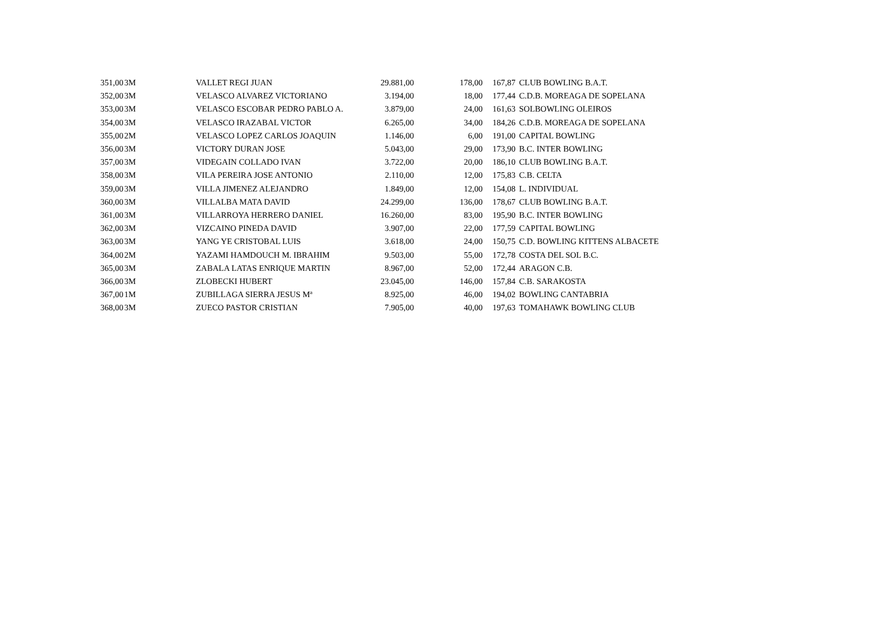| 351,00 | 3M | VALLET REGI JUAN | 29.881,00 | 178,00 | 167,87 | CLUB BOWLING B.A.T. |
| 352,00 | 3M | VELASCO ALVAREZ VICTORIANO | 3.194,00 | 18,00 | 177,44 | C.D.B. MOREAGA DE SOPELANA |
| 353,00 | 3M | VELASCO ESCOBAR PEDRO PABLO A. | 3.879,00 | 24,00 | 161,63 | SOLBOWLING OLEIROS |
| 354,00 | 3M | VELASCO IRAZABAL VICTOR | 6.265,00 | 34,00 | 184,26 | C.D.B. MOREAGA DE SOPELANA |
| 355,00 | 2M | VELASCO LOPEZ CARLOS JOAQUIN | 1.146,00 | 6,00 | 191,00 | CAPITAL BOWLING |
| 356,00 | 3M | VICTORY DURAN JOSE | 5.043,00 | 29,00 | 173,90 | B.C. INTER BOWLING |
| 357,00 | 3M | VIDEGAIN COLLADO IVAN | 3.722,00 | 20,00 | 186,10 | CLUB BOWLING B.A.T. |
| 358,00 | 3M | VILA PEREIRA JOSE ANTONIO | 2.110,00 | 12,00 | 175,83 | C.B. CELTA |
| 359,00 | 3M | VILLA JIMENEZ ALEJANDRO | 1.849,00 | 12,00 | 154,08 | L. INDIVIDUAL |
| 360,00 | 3M | VILLALBA MATA DAVID | 24.299,00 | 136,00 | 178,67 | CLUB BOWLING B.A.T. |
| 361,00 | 3M | VILLARROYA HERRERO DANIEL | 16.260,00 | 83,00 | 195,90 | B.C. INTER BOWLING |
| 362,00 | 3M | VIZCAINO PINEDA DAVID | 3.907,00 | 22,00 | 177,59 | CAPITAL BOWLING |
| 363,00 | 3M | YANG YE CRISTOBAL LUIS | 3.618,00 | 24,00 | 150,75 | C.D. BOWLING KITTENS ALBACETE |
| 364,00 | 2M | YAZAMI HAMDOUCH M. IBRAHIM | 9.503,00 | 55,00 | 172,78 | COSTA DEL SOL B.C. |
| 365,00 | 3M | ZABALA LATAS ENRIQUE MARTIN | 8.967,00 | 52,00 | 172,44 | ARAGON C.B. |
| 366,00 | 3M | ZLOBECKI HUBERT | 23.045,00 | 146,00 | 157,84 | C.B. SARAKOSTA |
| 367,00 | 1M | ZUBILLAGA SIERRA JESUS Mª | 8.925,00 | 46,00 | 194,02 | BOWLING CANTABRIA |
| 368,00 | 3M | ZUECO PASTOR CRISTIAN | 7.905,00 | 40,00 | 197,63 | TOMAHAWK BOWLING CLUB |